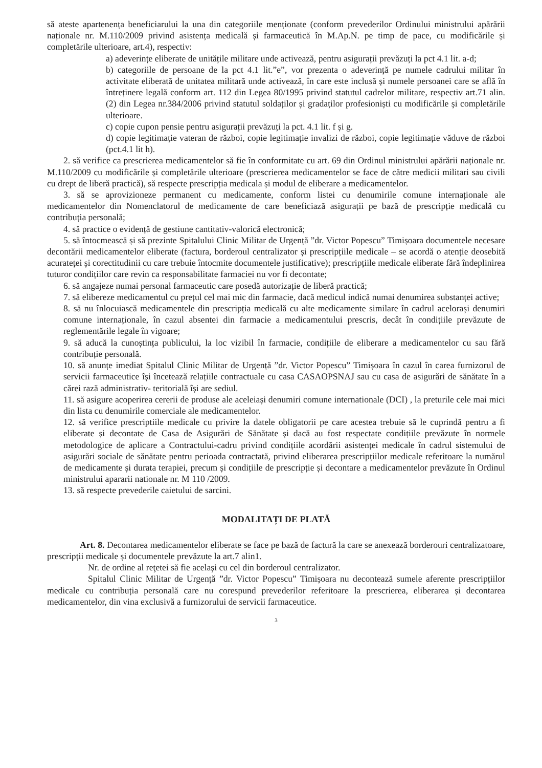să ateste apartenența beneficiarului la una din categoriile menționate (conform prevederilor Ordinului ministrului apărării naționale nr. M.110/2009 privind asistența medicală și farmaceutică în M.Ap.N. pe timp de pace, cu modificările și completările ulterioare, art.4), respectiv:
a) adeverințe eliberate de unitățile militare unde activează, pentru asigurații prevăzuți la pct 4.1 lit. a-d;
b) categoriile de persoane de la pct 4.1 lit.”e”, vor prezenta o adeverință pe numele cadrului militar în activitate eliberată de unitatea militară unde activează, în care este inclusă și numele persoanei care se află în întreținere legală conform art. 112 din Legea 80/1995 privind statutul cadrelor militare, respectiv art.71 alin.(2) din Legea nr.384/2006 privind statutul soldaților și gradaților profesioniști cu modificările și completările ulterioare.
c) copie cupon pensie pentru asigurații prevăzuți la pct. 4.1 lit. f și g.
d) copie legitimație vateran de război, copie legitimație invalizi de război, copie legitimație văduve de război (pct.4.1 lit h).
2. să verifice ca prescrierea medicamentelor să fie în conformitate cu art. 69 din Ordinul ministrului apărării naționale nr. M.110/2009 cu modificările și completările ulterioare (prescrierea medicamentelor se face de către medicii militari sau civili cu drept de liberă practică), să respecte prescripția medicala și modul de eliberare a medicamentelor.
3. să se aprovizioneze permanent cu medicamente, conform listei cu denumirile comune internaționale ale medicamentelor din Nomenclatorul de medicamente de care beneficiază asigurații pe bază de prescripție medicală cu contribuția personală;
4. să practice o evidență de gestiune cantitativ-valorică electronică;
5. să întocmească și să prezinte Spitalului Clinic Militar de Urgență ”dr. Victor Popescu” Timișoara documentele necesare decontării medicamentelor eliberate (factura, borderoul centralizator și prescripțiile medicale – se acordă o atenție deosebită acurateței și corectitudinii cu care trebuie întocmite documentele justificative); prescripțiile medicale eliberate fără îndeplinirea tuturor condițiilor care revin ca responsabilitate farmaciei nu vor fi decontate;
6. să angajeze numai personal farmaceutic care posedă autorizație de liberă practică;
7. să elibereze medicamentul cu prețul cel mai mic din farmacie, dacă medicul indică numai denumirea substanței active;
8. să nu înlocuiască medicamentele din prescripția medicală cu alte medicamente similare în cadrul acelorași denumiri comune internaționale, în cazul absentei din farmacie a medicamentului prescris, decât în condițiile prevăzute de reglementările legale în vigoare;
9. să aducă la cunoștința publicului, la loc vizibil în farmacie, condițiile de eliberare a medicamentelor cu sau fără contribuție personală.
10. să anunțe imediat Spitalul Clinic Militar de Urgență ”dr. Victor Popescu” Timișoara în cazul în carea furnizorul de servicii farmaceutice își încetează relațiile contractuale cu casa CASAOPSNAJ sau cu casa de asigurări de sănătate în a cărei rază administrativ- teritorială își are sediul.
11. să asigure acoperirea cererii de produse ale aceleiași denumiri comune internationale (DCI) , la preturile cele mai mici din lista cu denumirile comerciale ale medicamentelor.
12. să verifice prescriptiile medicale cu privire la datele obligatorii pe care acestea trebuie să le cuprindă pentru a fi eliberate și decontate de Casa de Asigurări de Sănătate și dacă au fost respectate condițiile prevăzute în normele metodologice de aplicare a Contractului-cadru privind condițiile acordării asistenței medicale în cadrul sistemului de asigurări sociale de sănătate pentru perioada contractată, privind eliberarea prescripțiilor medicale referitoare la numărul de medicamente și durata terapiei, precum și condițiile de prescripție și decontare a medicamentelor prevăzute în Ordinul ministrului apararii nationale nr. M 110 /2009.
13. să respecte prevederile caietului de sarcini.
MODALITAȚI DE PLATĂ
Art. 8. Decontarea medicamentelor eliberate se face pe bază de factură la care se anexează borderouri centralizatoare, prescripții medicale și documentele prevăzute la art.7 alin1.
Nr. de ordine al reţetei să fie acelaşi cu cel din borderoul centralizator.
Spitalul Clinic Militar de Urgență ”dr. Victor Popescu” Timișoara nu decontează sumele aferente prescripțiilor medicale cu contribuția personală care nu corespund prevederilor referitoare la prescrierea, eliberarea și decontarea medicamentelor, din vina exclusivă a furnizorului de servicii farmaceutice.
3